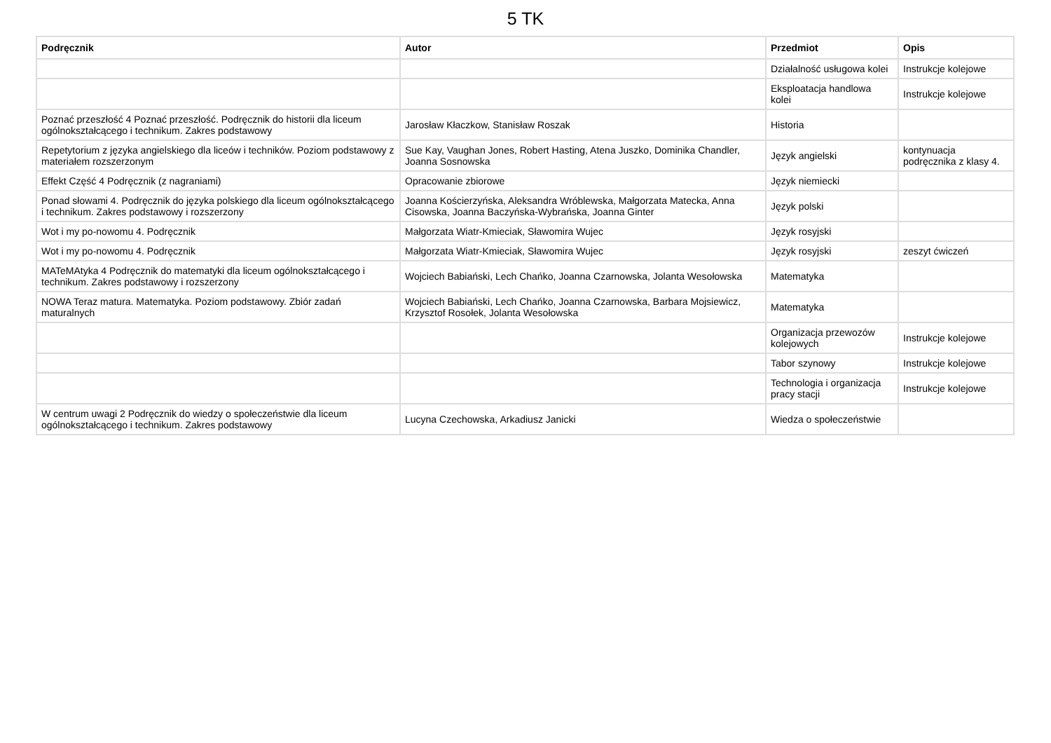5 TK
| Podręcznik | Autor | Przedmiot | Opis |
| --- | --- | --- | --- |
| | | Działalność usługowa kolei | Instrukcje kolejowe |
| | | Eksploatacja handlowa kolei | Instrukcje kolejowe |
| Poznać przeszłość 4 Poznać przeszłość. Podręcznik do historii dla liceum ogólnokształcącego i technikum. Zakres podstawowy | Jarosław Kłaczkow, Stanisław Roszak | Historia | |
| Repetytorium z języka angielskiego dla liceów i techników. Poziom podstawowy z materiałem rozszerzonym | Sue Kay, Vaughan Jones, Robert Hasting, Atena Juszko, Dominika Chandler, Joanna Sosnowska | Język angielski | kontynuacja podręcznika z klasy 4. |
| Effekt Część 4 Podręcznik (z nagraniami) | Opracowanie zbiorowe | Język niemiecki | |
| Ponad słowami 4. Podręcznik do języka polskiego dla liceum ogólnokształcącego i technikum. Zakres podstawowy i rozszerzony | Joanna Kościerzyńska, Aleksandra Wróblewska, Małgorzata Matecka, Anna Cisowska, Joanna Baczyńska-Wybrańska, Joanna Ginter | Język polski | |
| Wot i my po-nowomu 4. Podręcznik | Małgorzata Wiatr-Kmieciak, Sławomira Wujec | Język rosyjski | |
| Wot i my po-nowomu 4. Podręcznik | Małgorzata Wiatr-Kmieciak, Sławomira Wujec | Język rosyjski | zeszyt ćwiczeń |
| MATeMAtyka 4 Podręcznik do matematyki dla liceum ogólnokształcącego i technikum. Zakres podstawowy i rozszerzony | Wojciech Babiański, Lech Chańko, Joanna Czarnowska, Jolanta Wesołowska | Matematyka | |
| NOWA Teraz matura. Matematyka. Poziom podstawowy. Zbiór zadań maturalnych | Wojciech Babiański, Lech Chańko, Joanna Czarnowska, Barbara Mojsiewicz, Krzysztof Rosołek, Jolanta Wesołowska | Matematyka | |
| | | Organizacja przewozów kolejowych | Instrukcje kolejowe |
| | | Tabor szynowy | Instrukcje kolejowe |
| | | Technologia i organizacja pracy stacji | Instrukcje kolejowe |
| W centrum uwagi 2 Podręcznik do wiedzy o społeczeństwie dla liceum ogólnokształcącego i technikum. Zakres podstawowy | Lucyna Czechowska, Arkadiusz Janicki | Wiedza o społeczeństwie | |